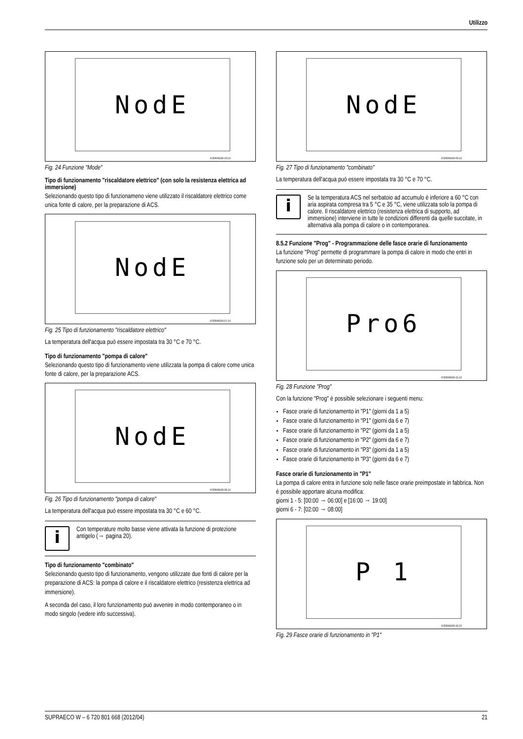Utilizzo
NodE
6720646160-19.1V
Fig. 24 Funzione "Mode"
Tipo di funzionamento "riscaldatore elettrico" (con solo la resistenza elettrica ad immersione)
Selezionando questo tipo di funzionameno viene utilizzato il riscaldatore elettrico come unica fonte di calore, per la preparazione di ACS.
NodE
6720646160-07.1V
Fig. 25 Tipo di funzionamento "riscaldatore elettrico"
La temperatura dell'acqua può essere impostata tra 30 °C e 70 °C.
Tipo di funzionamento "pompa di calore"
Selezionando questo tipo di funzionamento viene utilizzata la pompa di calore come unica fonte di calore, per la preparazione ACS.
NodE
6720646160-06.1V
Fig. 26 Tipo di funzionamento "pompa di calore"
La temperatura dell'acqua può essere impostata tra 30 °C e 60 °C.
i
Con temperature molto basse viene attivata la funzione di protezione antigelo (→ pagina 20).
Tipo di funzionamento "combinato"
Selezionando questo tipo di funzionamento, vengono utilizzate due fonti di calore per la preparazione di ACS: la pompa di calore e il riscaldatore elettrico (resistenza elettrica ad immersione).
A seconda del caso, il loro funzionamento può avvenire in modo contemporaneo o in modo singolo (vedere info successiva).
NodE
6720646160-09.1V
Fig. 27 Tipo di funzionamento "combinato"
La temperatura dell'acqua può essere impostata tra 30 °C e 70 °C.
i
Se la temperatura ACS nel serbatoio ad accumulo è inferiore a 60 °C con aria aspirata compresa tra 5 °C e 35 °C, viene utilizzata solo la pompa di calore. Il riscaldatore elettrico (resistenza elettrica di supporto, ad immersione) interviene in tutte le condizioni differenti da quelle succitate, in alternativa alla pompa di calore o in contemporanea.
8.5.2 Funzione "Prog" - Programmazione delle fasce orarie di funzionamento
La funzione "Prog" permette di programmare la pompa di calore in modo che entri in funzione solo per un determinato periodo.
Pro6
6720646160-15.1V
Fig. 28 Funzione "Prog"
Con la funzione "Prog" è possibile selezionare i seguenti menu:
Fasce orarie di funzionamento in "P1" (giorni da 1 a 5)
Fasce orarie di funzionamento in "P1" (giorni da 6 e 7)
Fasce orarie di funzionamento in "P2" (giorni da 1 a 5)
Fasce orarie di funzionamento in "P2" (giorni da 6 e 7)
Fasce orarie di funzionamento in "P3" (giorni da 1 a 5)
Fasce orarie di funzionamento in "P3" (giorni da 6 e 7)
Fasce orarie di funzionamento in "P1"
La pompa di calore entra in funzione solo nelle fasce orarie preimpostate in fabbrica. Non è possibile apportare alcuna modifica:
giorni 1 - 5: [00:00 → 06:00] e [16:00 → 19:00]
giorni 6 - 7: [02:00 → 08:00]
P 1
6720646160-16.1V
Fig. 29 Fasce orarie di funzionamento in "P1"
SUPRAECO W – 6 720 801 668 (2012/04) 21